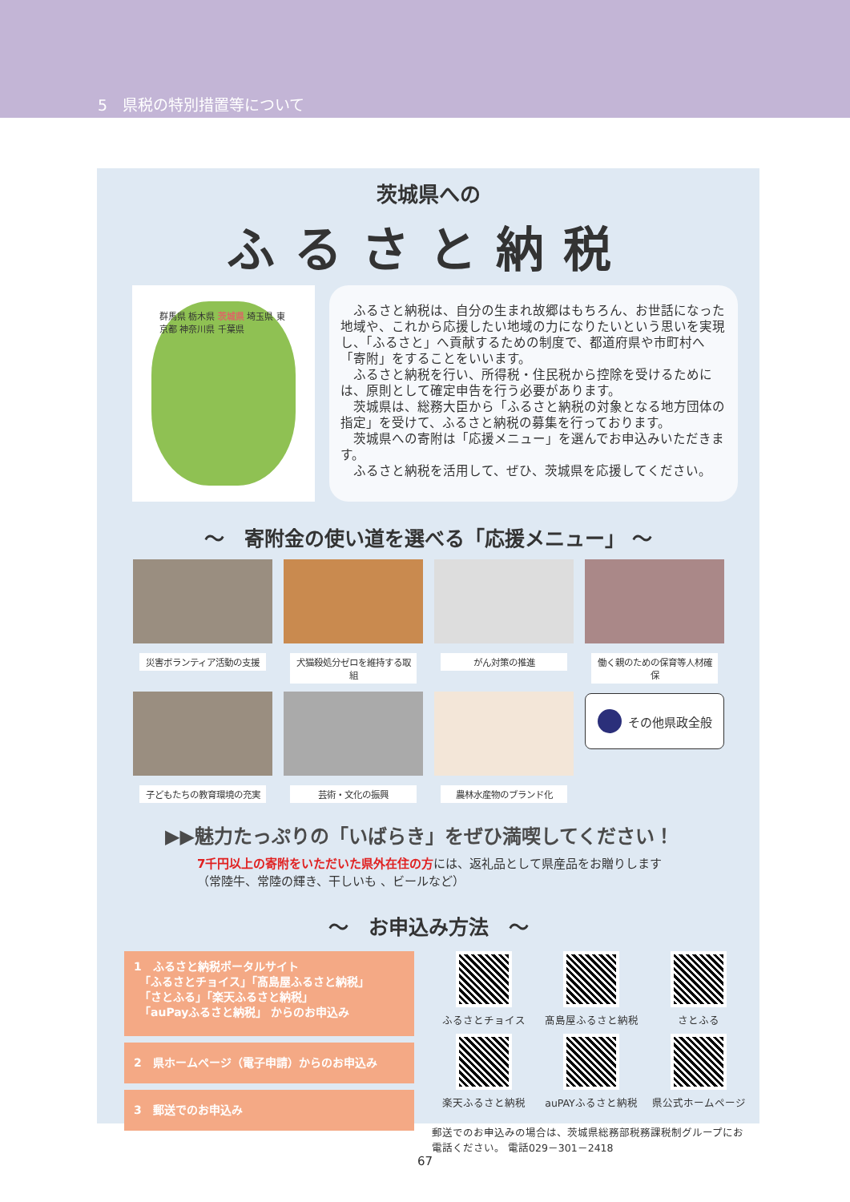5　県税の特別措置等について
茨城県への
ふるさと納税
群馬県 栃木県 茨城県 埼玉県 東京都 神奈川県 千葉県
ふるさと納税は、自分の生まれ故郷はもちろん、お世話になった地域や、これから応援したい地域の力になりたいという思いを実現し、「ふるさと」へ貢献するための制度で、都道府県や市町村へ「寄附」をすることをいいます。
ふるさと納税を行い、所得税・住民税から控除を受けるためには、原則として確定申告を行う必要があります。
茨城県は、総務大臣から「ふるさと納税の対象となる地方団体の指定」を受けて、ふるさと納税の募集を行っております。
茨城県への寄附は「応援メニュー」を選んでお申込みいただきます。
ふるさと納税を活用して、ぜひ、茨城県を応援してください。
～　寄附金の使い道を選べる「応援メニュー」 ～
災害ボランティア活動の支援
犬猫殺処分ゼロを維持する取組
がん対策の推進
働く親のための保育等人材確保
子どもたちの教育環境の充実
芸術・文化の振興
農林水産物のブランド化
その他県政全般
▶▶魅力たっぷりの「いばらき」をぜひ満喫してください！
7千円以上の寄附をいただいた県外在住の方には、返礼品として県産品をお贈りします
（常陸牛、常陸の輝き、干しいも 、ビールなど）
～　お申込み方法　～
1　ふるさと納税ポータルサイト
　「ふるさとチョイス」「髙島屋ふるさと納税」
　「さとふる」「楽天ふるさと納税」
　「auPayふるさと納税」 からのお申込み
2　県ホームページ（電子申請）からのお申込み
3　郵送でのお申込み
ふるさとチョイス
髙島屋ふるさと納税
さとふる
楽天ふるさと納税
auPAYふるさと納税
県公式ホームページ
郵送でのお申込みの場合は、茨城県総務部税務課税制グループにお電話ください。 電話029－301－2418
67